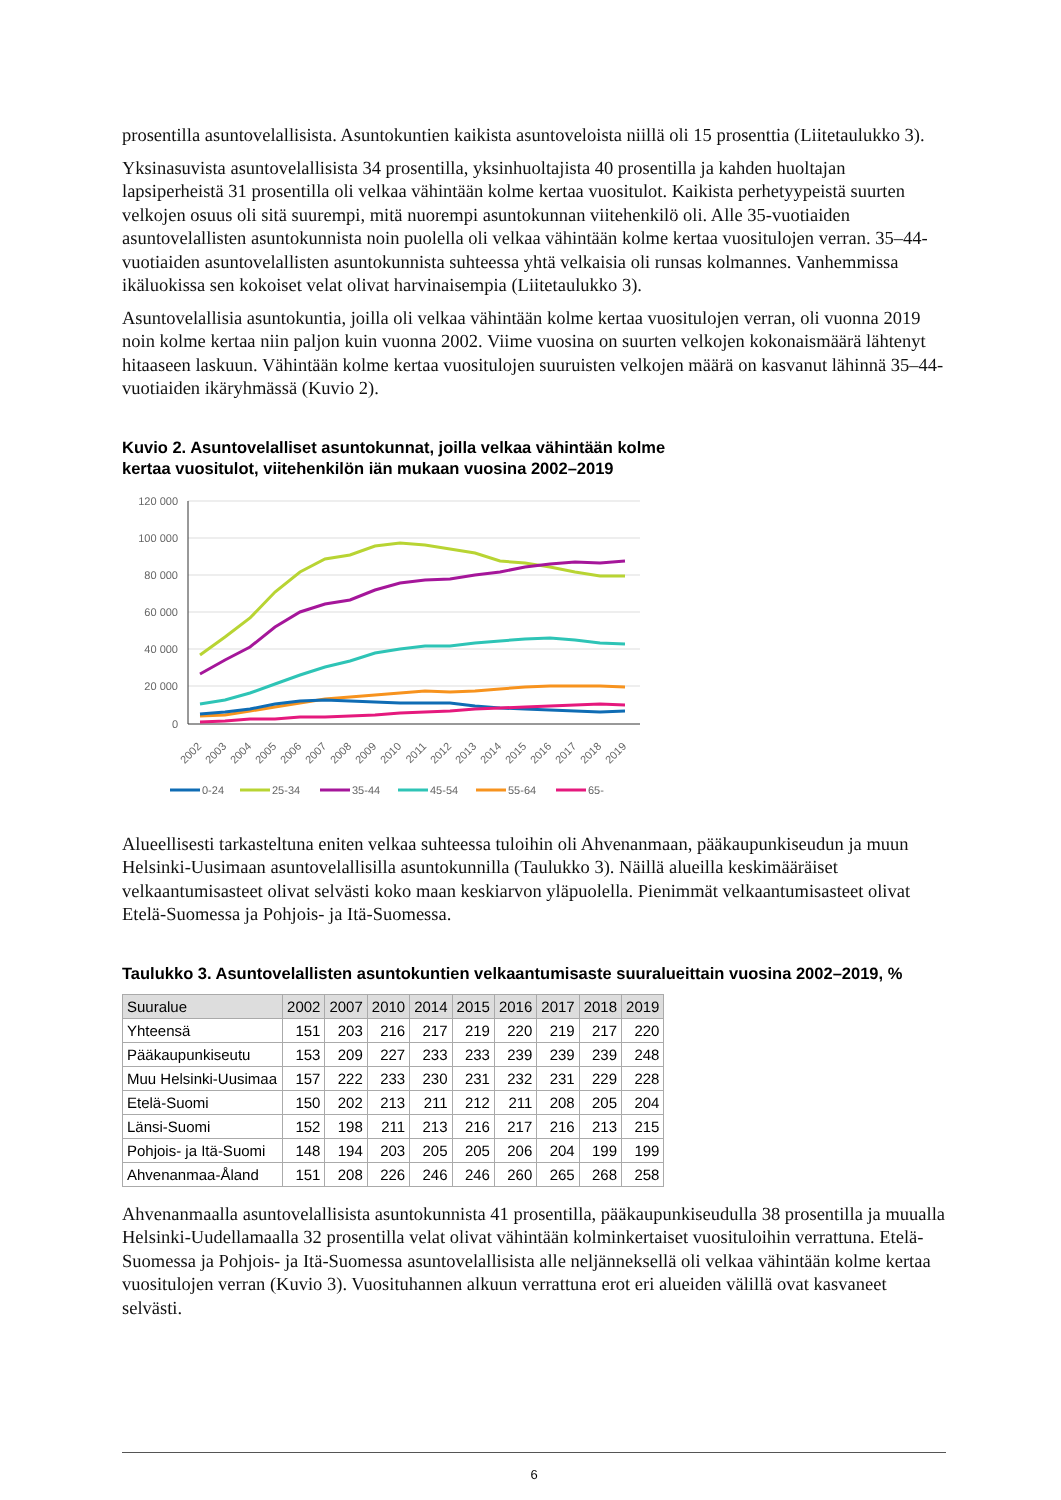prosentilla asuntovelallisista. Asuntokuntien kaikista asuntoveloista niillä oli 15 prosenttia (Liitetaulukko 3).
Yksinasuvista asuntovelallisista 34 prosentilla, yksinhuoltajista 40 prosentilla ja kahden huoltajan lapsiperheistä 31 prosentilla oli velkaa vähintään kolme kertaa vuositulot. Kaikista perhetyypeistä suurten velkojen osuus oli sitä suurempi, mitä nuorempi asuntokunnan viitehenkilö oli. Alle 35-vuotiaiden asuntovelallisten asuntokunnista noin puolella oli velkaa vähintään kolme kertaa vuositulojen verran. 35–44-vuotiaiden asuntovelallisten asuntokunnista suhteessa yhtä velkaisia oli runsas kolmannes. Vanhemmissa ikäluokissa sen kokoiset velat olivat harvinaisempia (Liitetaulukko 3).
Asuntovelallisia asuntokuntia, joilla oli velkaa vähintään kolme kertaa vuositulojen verran, oli vuonna 2019 noin kolme kertaa niin paljon kuin vuonna 2002. Viime vuosina on suurten velkojen kokonaismäärä lähtenyt hitaaseen laskuun. Vähintään kolme kertaa vuositulojen suuruisten velkojen määrä on kasvanut lähinnä 35–44-vuotiaiden ikäryhmässä (Kuvio 2).
Kuvio 2. Asuntovelalliset asuntokunnat, joilla velkaa vähintään kolme
kertaa vuositulot, viitehenkilön iän mukaan vuosina 2002–2019
120 000
100 000
80 000
60 000
40 000
20 000
0
2002
2003
2004
2005
2006
2007
2008
2009
2010
2011
2012
2013
2014
2015
2016
2017
2018
2019
0-24
25-34
35-44
45-54
55-64
65-
Alueellisesti tarkasteltuna eniten velkaa suhteessa tuloihin oli Ahvenanmaan, pääkaupunkiseudun ja muun Helsinki-Uusimaan asuntovelallisilla asuntokunnilla (Taulukko 3). Näillä alueilla keskimääräiset velkaantumisasteet olivat selvästi koko maan keskiarvon yläpuolella. Pienimmät velkaantumisasteet olivat Etelä-Suomessa ja Pohjois- ja Itä-Suomessa.
Taulukko 3. Asuntovelallisten asuntokuntien velkaantumisaste suuralueittain vuosina 2002–2019, %
| Suuralue | 2002 | 2007 | 2010 | 2014 | 2015 | 2016 | 2017 | 2018 | 2019 |
| --- | --- | --- | --- | --- | --- | --- | --- | --- | --- |
| Yhteensä | 151 | 203 | 216 | 217 | 219 | 220 | 219 | 217 | 220 |
| Pääkaupunkiseutu | 153 | 209 | 227 | 233 | 233 | 239 | 239 | 239 | 248 |
| Muu Helsinki-Uusimaa | 157 | 222 | 233 | 230 | 231 | 232 | 231 | 229 | 228 |
| Etelä-Suomi | 150 | 202 | 213 | 211 | 212 | 211 | 208 | 205 | 204 |
| Länsi-Suomi | 152 | 198 | 211 | 213 | 216 | 217 | 216 | 213 | 215 |
| Pohjois- ja Itä-Suomi | 148 | 194 | 203 | 205 | 205 | 206 | 204 | 199 | 199 |
| Ahvenanmaa-Åland | 151 | 208 | 226 | 246 | 246 | 260 | 265 | 268 | 258 |
Ahvenanmaalla asuntovelallisista asuntokunnista 41 prosentilla, pääkaupunkiseudulla 38 prosentilla ja muualla Helsinki-Uudellamaalla 32 prosentilla velat olivat vähintään kolminkertaiset vuosituloihin verrattuna. Etelä-Suomessa ja Pohjois- ja Itä-Suomessa asuntovelallisista alle neljänneksellä oli velkaa vähintään kolme kertaa vuositulojen verran (Kuvio 3). Vuosituhannen alkuun verrattuna erot eri alueiden välillä ovat kasvaneet selvästi.
6